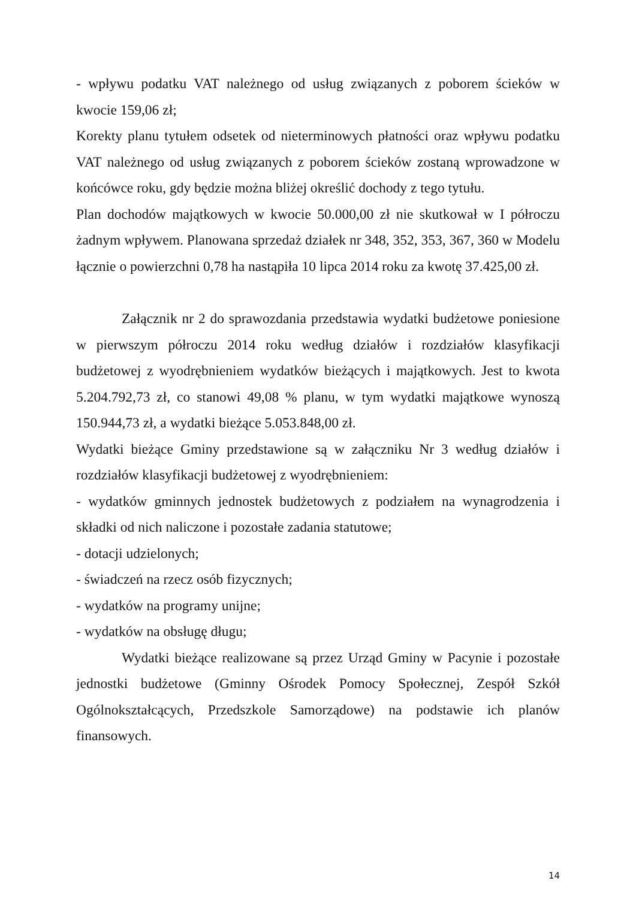- wpływu podatku VAT należnego od usług związanych z poborem ścieków w kwocie 159,06 zł;
Korekty planu tytułem odsetek od nieterminowych płatności oraz wpływu podatku VAT należnego od usług związanych z poborem ścieków zostaną wprowadzone w końcówce roku, gdy będzie można bliżej określić dochody z tego tytułu.
Plan dochodów majątkowych w kwocie 50.000,00 zł nie skutkował w I półroczu żadnym wpływem. Planowana sprzedaż działek nr 348, 352, 353, 367, 360 w Modelu łącznie o powierzchni 0,78 ha nastąpiła 10 lipca 2014 roku za kwotę 37.425,00 zł.
Załącznik nr 2 do sprawozdania przedstawia wydatki budżetowe poniesione w pierwszym półroczu 2014 roku według działów i rozdziałów klasyfikacji budżetowej z wyodrębnieniem wydatków bieżących i majątkowych. Jest to kwota 5.204.792,73 zł, co stanowi 49,08 % planu, w tym wydatki majątkowe wynoszą 150.944,73 zł, a wydatki bieżące 5.053.848,00 zł.
Wydatki bieżące Gminy przedstawione są w załączniku Nr 3 według działów i rozdziałów klasyfikacji budżetowej z wyodrębnieniem:
- wydatków gminnych jednostek budżetowych z podziałem na wynagrodzenia i składki od nich naliczone i pozostałe zadania statutowe;
- dotacji udzielonych;
- świadczeń na rzecz osób fizycznych;
- wydatków na programy unijne;
- wydatków na obsługę długu;
Wydatki bieżące realizowane są przez Urząd Gminy w Pacynie i pozostałe jednostki budżetowe (Gminny Ośrodek Pomocy Społecznej, Zespół Szkół Ogólnokształcących, Przedszkole Samorządowe) na podstawie ich planów finansowych.
14